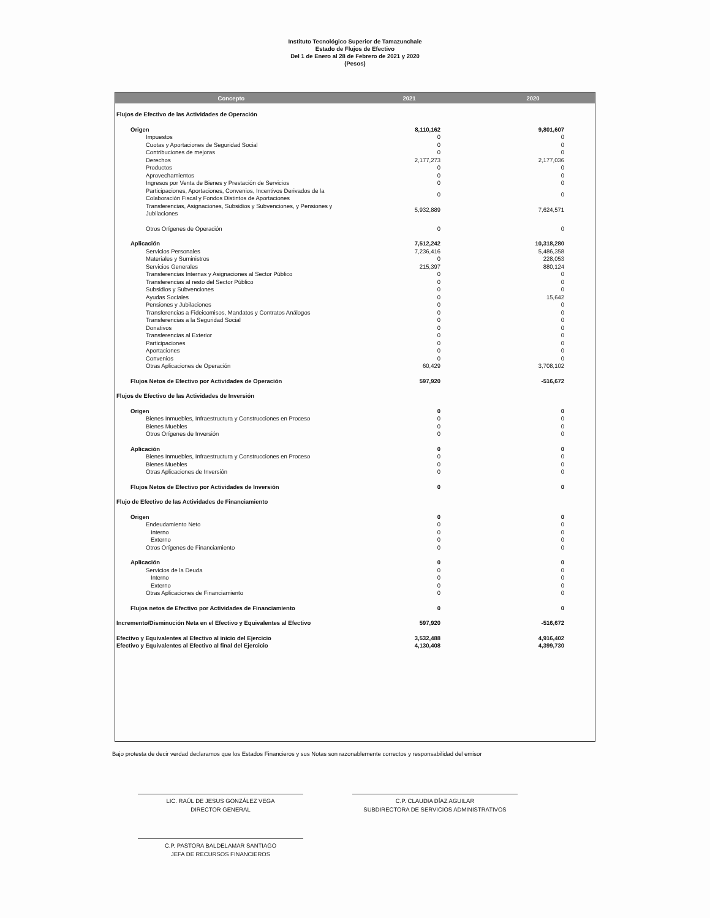Instituto Tecnológico Superior de Tamazunchale
Estado de Flujos de Efectivo
Del 1 de Enero al 28 de Febrero de 2021 y 2020
(Pesos)
| Concepto | 2021 | 2020 |
| --- | --- | --- |
| Flujos de Efectivo de las Actividades de Operación | | |
| Origen | 8,110,162 | 9,801,607 |
| Impuestos | 0 | 0 |
| Cuotas y Aportaciones de Seguridad Social | 0 | 0 |
| Contribuciones de mejoras | 0 | 0 |
| Derechos | 2,177,273 | 2,177,036 |
| Productos | 0 | 0 |
| Aprovechamientos | 0 | 0 |
| Ingresos por Venta de Bienes y Prestación de Servicios | 0 | 0 |
| Participaciones, Aportaciones, Convenios, Incentivos Derivados de la Colaboración Fiscal y Fondos Distintos de Aportaciones | 0 | 0 |
| Transferencias, Asignaciones, Subsidios y Subvenciones, y Pensiones y Jubilaciones | 5,932,889 | 7,624,571 |
| Otros Orígenes de Operación | 0 | 0 |
| Aplicación | 7,512,242 | 10,318,280 |
| Servicios Personales | 7,236,416 | 5,486,358 |
| Materiales y Suministros | 0 | 228,053 |
| Servicios Generales | 215,397 | 880,124 |
| Transferencias Internas y Asignaciones al Sector Público | 0 | 0 |
| Transferencias al resto del Sector Público | 0 | 0 |
| Subsidios y Subvenciones | 0 | 0 |
| Ayudas Sociales | 0 | 15,642 |
| Pensiones y Jubilaciones | 0 | 0 |
| Transferencias a Fideicomisos, Mandatos y Contratos Análogos | 0 | 0 |
| Transferencias a la Seguridad Social | 0 | 0 |
| Donativos | 0 | 0 |
| Transferencias al Exterior | 0 | 0 |
| Participaciones | 0 | 0 |
| Aportaciones | 0 | 0 |
| Convenios | 0 | 0 |
| Otras Aplicaciones de Operación | 60,429 | 3,708,102 |
| Flujos Netos de Efectivo por Actividades de Operación | 597,920 | -516,672 |
| Flujos de Efectivo de las Actividades de Inversión | | |
| Origen | 0 | 0 |
| Bienes Inmuebles, Infraestructura y Construcciones en Proceso | 0 | 0 |
| Bienes Muebles | 0 | 0 |
| Otros Orígenes de Inversión | 0 | 0 |
| Aplicación | 0 | 0 |
| Bienes Inmuebles, Infraestructura y Construcciones en Proceso | 0 | 0 |
| Bienes Muebles | 0 | 0 |
| Otras Aplicaciones de Inversión | 0 | 0 |
| Flujos Netos de Efectivo por Actividades de Inversión | 0 | 0 |
| Flujo de Efectivo de las Actividades de Financiamiento | | |
| Origen | 0 | 0 |
| Endeudamiento Neto | 0 | 0 |
| Interno | 0 | 0 |
| Externo | 0 | 0 |
| Otros Orígenes de Financiamiento | 0 | 0 |
| Aplicación | 0 | 0 |
| Servicios de la Deuda | 0 | 0 |
| Interno | 0 | 0 |
| Externo | 0 | 0 |
| Otras Aplicaciones de Financiamiento | 0 | 0 |
| Flujos netos de Efectivo por Actividades de Financiamiento | 0 | 0 |
| Incremento/Disminución Neta en el Efectivo y Equivalentes al Efectivo | 597,920 | -516,672 |
| Efectivo y Equivalentes al Efectivo al inicio del Ejercicio | 3,532,488 | 4,916,402 |
| Efectivo y Equivalentes al Efectivo al final del Ejercicio | 4,130,408 | 4,399,730 |
Bajo protesta de decir verdad declaramos que los Estados Financieros y sus Notas son razonablemente correctos y responsabilidad del emisor
LIC. RAÚL DE JESUS GONZÁLEZ VEGA
DIRECTOR GENERAL
C.P. CLAUDIA DÍAZ AGUILAR
SUBDIRECTORA DE SERVICIOS ADMINISTRATIVOS
C.P. PASTORA BALDELAMAR SANTIAGO
JEFA DE RECURSOS FINANCIEROS